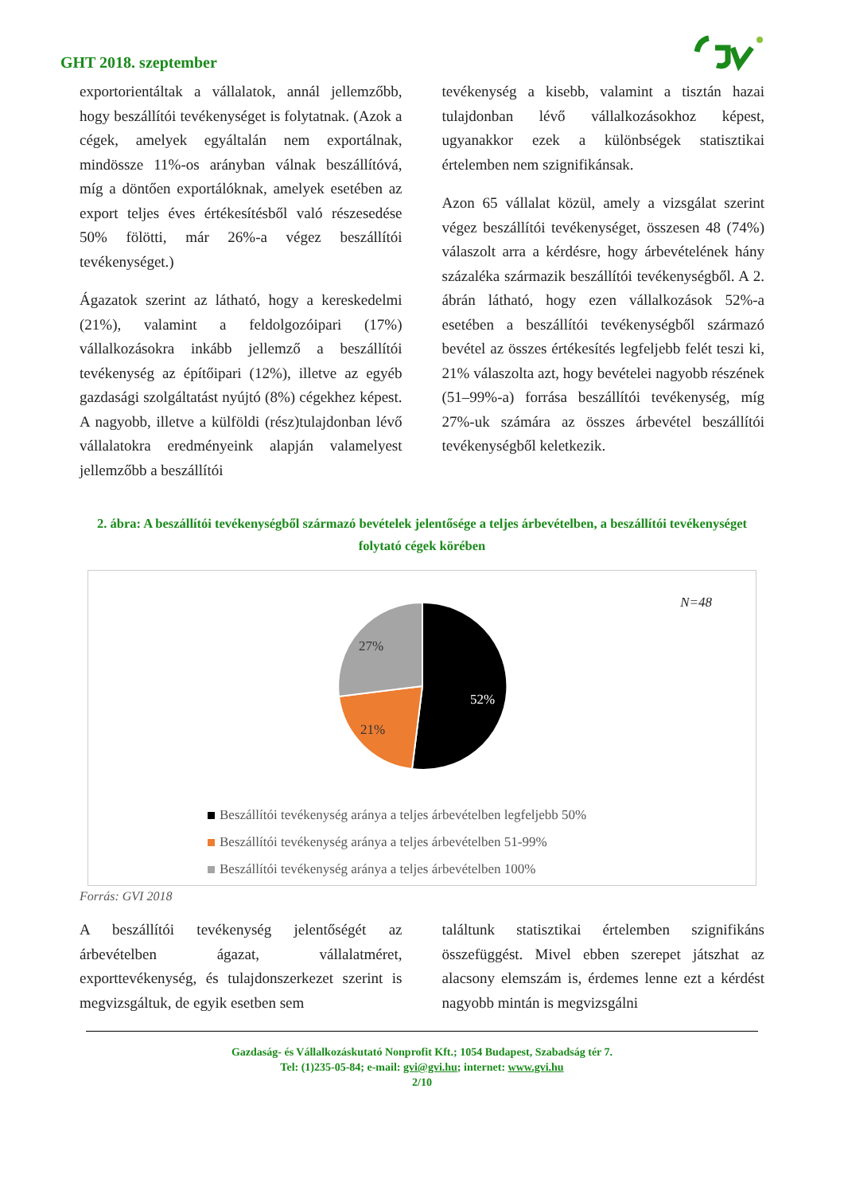GHT 2018. szeptember
exportorientáltak a vállalatok, annál jellemzőbb, hogy beszállítói tevékenységet is folytatnak. (Azok a cégek, amelyek egyáltalán nem exportálnak, mindössze 11%-os arányban válnak beszállítóvá, míg a döntően exportálóknak, amelyek esetében az export teljes éves értékesítésből való részesedése 50% fölötti, már 26%-a végez beszállítói tevékenységet.)
Ágazatok szerint az látható, hogy a kereskedelmi (21%), valamint a feldolgozóipari (17%) vállalkozásokra inkább jellemző a beszállítói tevékenység az építőipari (12%), illetve az egyéb gazdasági szolgáltatást nyújtó (8%) cégekhez képest. A nagyobb, illetve a külföldi (rész)tulajdonban lévő vállalatokra eredményeink alapján valamelyest jellemzőbb a beszállítói
tevékenység a kisebb, valamint a tisztán hazai tulajdonban lévő vállalkozásokhoz képest, ugyanakkor ezek a különbségek statisztikai értelemben nem szignifikánsak.
Azon 65 vállalat közül, amely a vizsgálat szerint végez beszállítói tevékenységet, összesen 48 (74%) válaszolt arra a kérdésre, hogy árbevételének hány százaléka származik beszállítói tevékenységből. A 2. ábrán látható, hogy ezen vállalkozások 52%-a esetében a beszállítói tevékenységből származó bevétel az összes értékesítés legfeljebb felét teszi ki, 21% válaszolta azt, hogy bevételei nagyobb részének (51–99%-a) forrása beszállítói tevékenység, míg 27%-uk számára az összes árbevétel beszállítói tevékenységből keletkezik.
2. ábra: A beszállítói tevékenységből származó bevételek jelentősége a teljes árbevételben, a beszállítói tevékenységet folytató cégek körében
N=48
52%
21%
27%
Beszállítói tevékenység aránya a teljes árbevételben legfeljebb 50%
Beszállítói tevékenység aránya a teljes árbevételben 51-99%
Beszállítói tevékenység aránya a teljes árbevételben 100%
Forrás: GVI 2018
A beszállítói tevékenység jelentőségét az árbevételben ágazat, vállalatméret, exporttevékenység, és tulajdonszerkezet szerint is megvizsgáltuk, de egyik esetben sem
találtunk statisztikai értelemben szignifikáns összefüggést. Mivel ebben szerepet játszhat az alacsony elemszám is, érdemes lenne ezt a kérdést nagyobb mintán is megvizsgálni
Gazdaság- és Vállalkozáskutató Nonprofit Kft.; 1054 Budapest, Szabadság tér 7.
Tel: (1)235-05-84; e-mail: gvi@gvi.hu; internet: www.gvi.hu
2/10